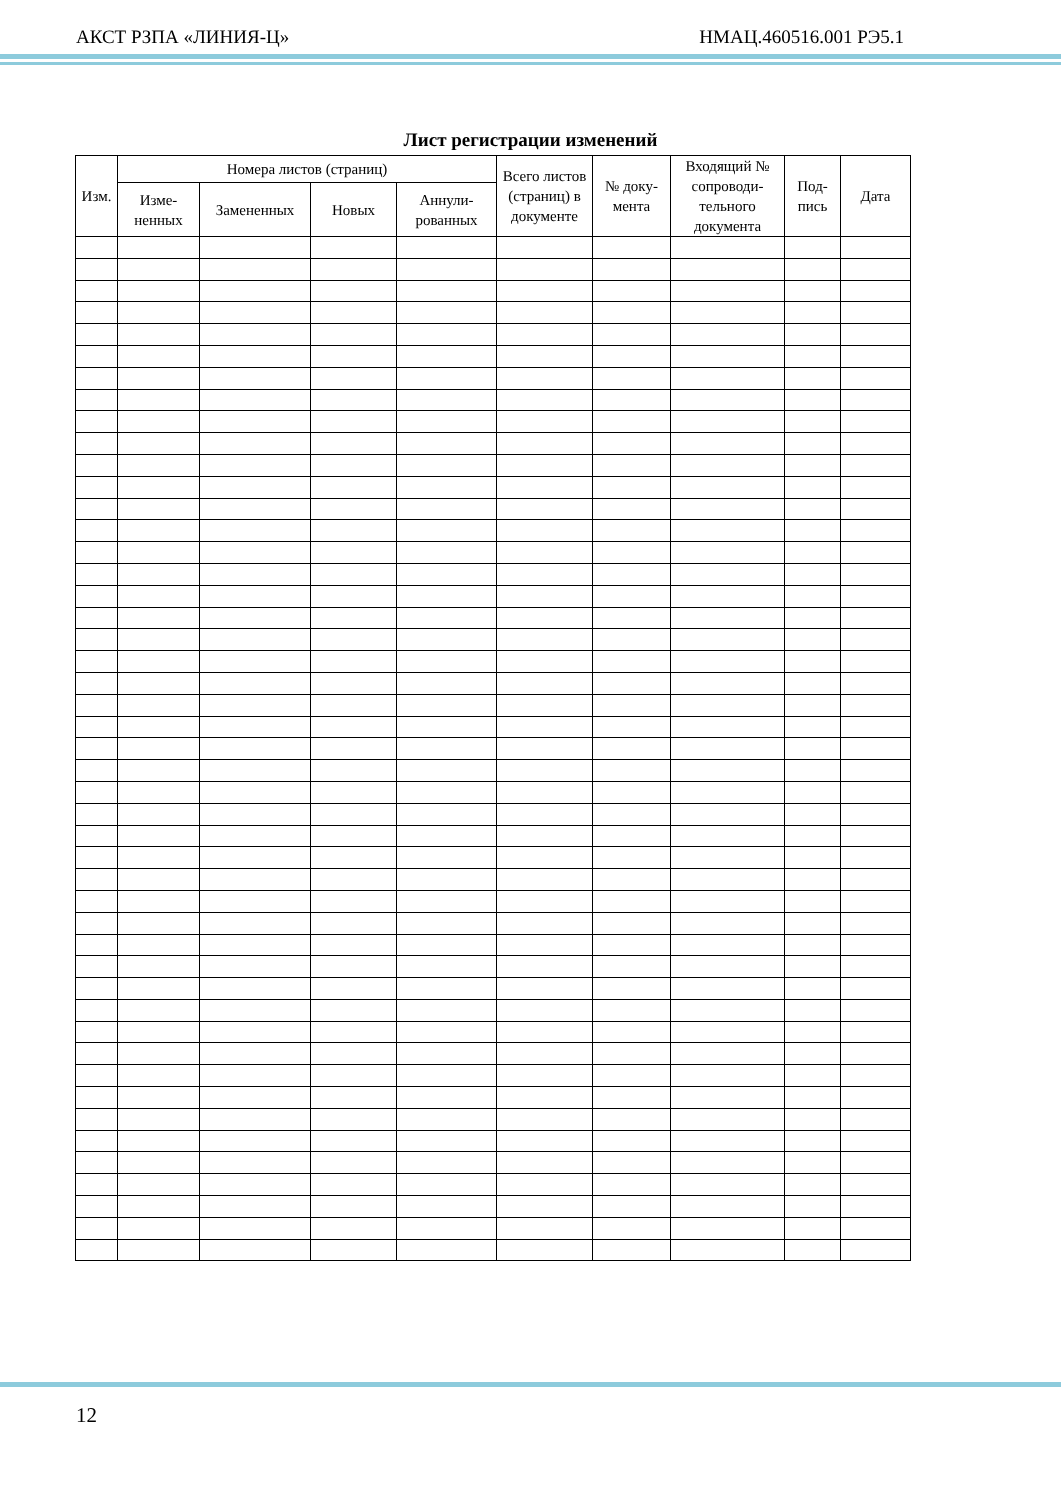АКСТ РЗПА «ЛИНИЯ-Ц» НМАЦ.460516.001 РЭ5.1
Лист регистрации изменений
| Изм. | Номера листов (страниц) | | | | Всего листов (страниц) в документе | № доку-мента | Входящий № сопроводи-тельного документа | Под-пись | Дата |
| --- | --- | --- | --- | --- | --- | --- | --- | --- | --- |
| | Изме-ненных | Замененных | Новых | Аннули-рованных | | | | | |
12